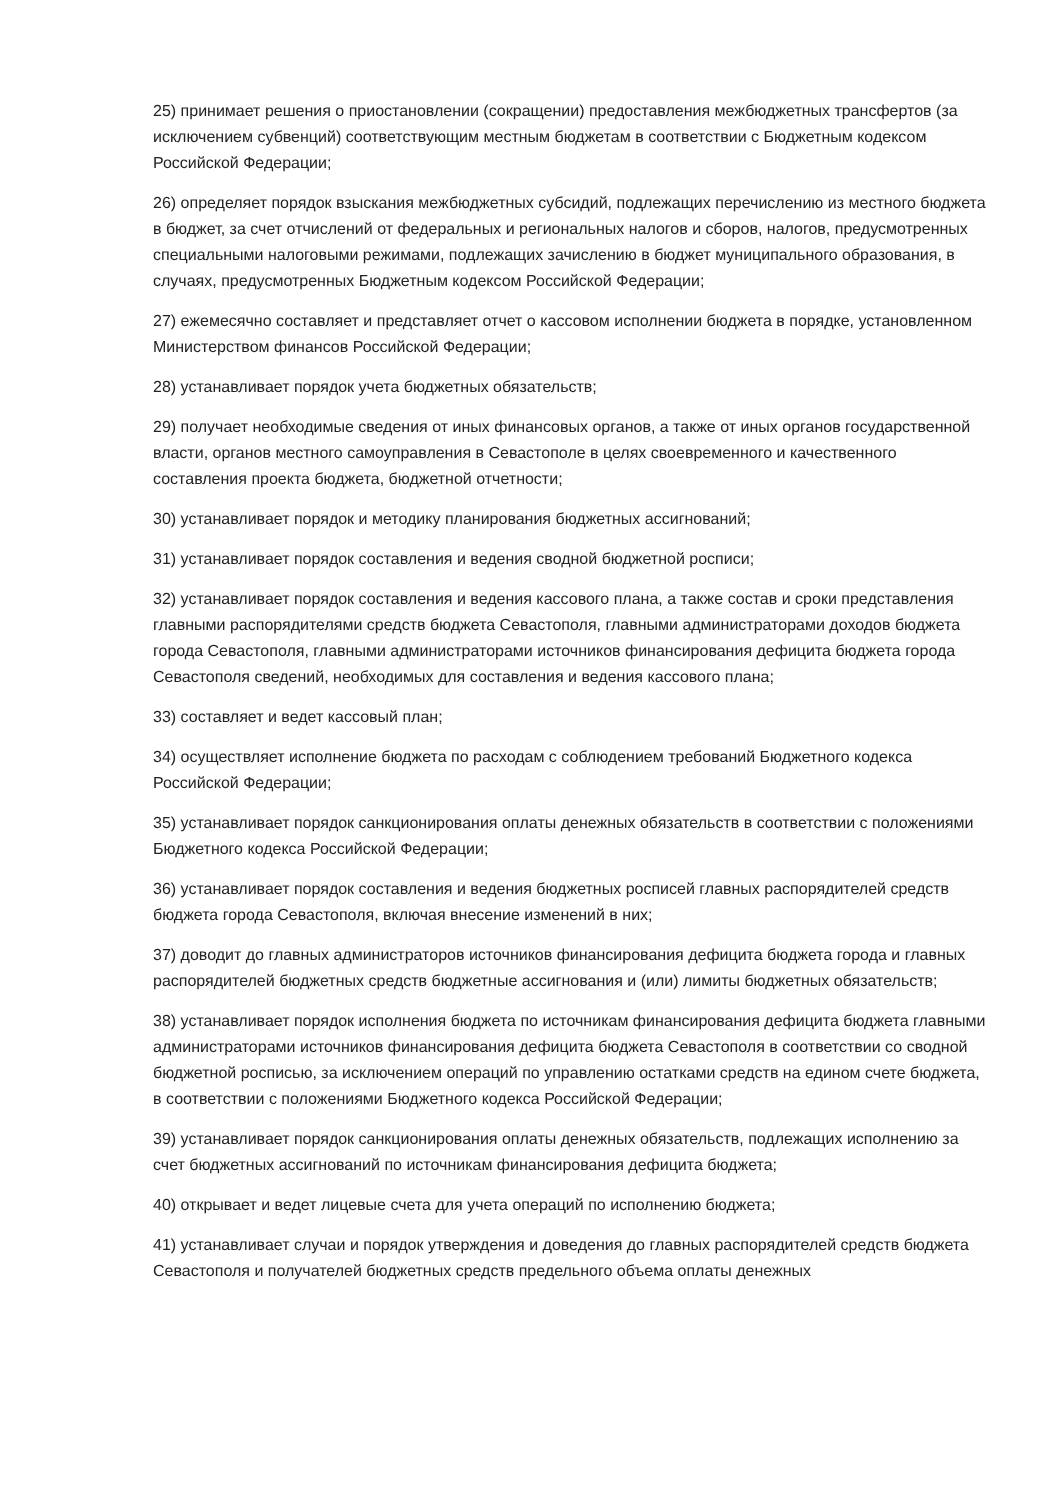25) принимает решения о приостановлении (сокращении) предоставления межбюджетных трансфертов (за исключением субвенций) соответствующим местным бюджетам в соответствии с Бюджетным кодексом Российской Федерации;
26) определяет порядок взыскания межбюджетных субсидий, подлежащих перечислению из местного бюджета в бюджет, за счет отчислений от федеральных и региональных налогов и сборов, налогов, предусмотренных специальными налоговыми режимами, подлежащих зачислению в бюджет муниципального образования, в случаях, предусмотренных Бюджетным кодексом Российской Федерации;
27) ежемесячно составляет и представляет отчет о кассовом исполнении бюджета в порядке, установленном Министерством финансов Российской Федерации;
28) устанавливает порядок учета бюджетных обязательств;
29) получает необходимые сведения от иных финансовых органов, а также от иных органов государственной власти, органов местного самоуправления в Севастополе в целях своевременного и качественного составления проекта бюджета, бюджетной отчетности;
30) устанавливает порядок и методику планирования бюджетных ассигнований;
31) устанавливает порядок составления и ведения сводной бюджетной росписи;
32) устанавливает порядок составления и ведения кассового плана, а также состав и сроки представления главными распорядителями средств бюджета Севастополя, главными администраторами доходов бюджета города Севастополя, главными администраторами источников финансирования дефицита бюджета города Севастополя сведений, необходимых для составления и ведения кассового плана;
33) составляет и ведет кассовый план;
34) осуществляет исполнение бюджета по расходам с соблюдением требований Бюджетного кодекса Российской Федерации;
35) устанавливает порядок санкционирования оплаты денежных обязательств в соответствии с положениями Бюджетного кодекса Российской Федерации;
36) устанавливает порядок составления и ведения бюджетных росписей главных распорядителей средств бюджета города Севастополя, включая внесение изменений в них;
37) доводит до главных администраторов источников финансирования дефицита бюджета города и главных распорядителей бюджетных средств бюджетные ассигнования и (или) лимиты бюджетных обязательств;
38) устанавливает порядок исполнения бюджета по источникам финансирования дефицита бюджета главными администраторами источников финансирования дефицита бюджета Севастополя в соответствии со сводной бюджетной росписью, за исключением операций по управлению остатками средств на едином счете бюджета, в соответствии с положениями Бюджетного кодекса Российской Федерации;
39) устанавливает порядок санкционирования оплаты денежных обязательств, подлежащих исполнению за счет бюджетных ассигнований по источникам финансирования дефицита бюджета;
40) открывает и ведет лицевые счета для учета операций по исполнению бюджета;
41) устанавливает случаи и порядок утверждения и доведения до главных распорядителей средств бюджета Севастополя и получателей бюджетных средств предельного объема оплаты денежных